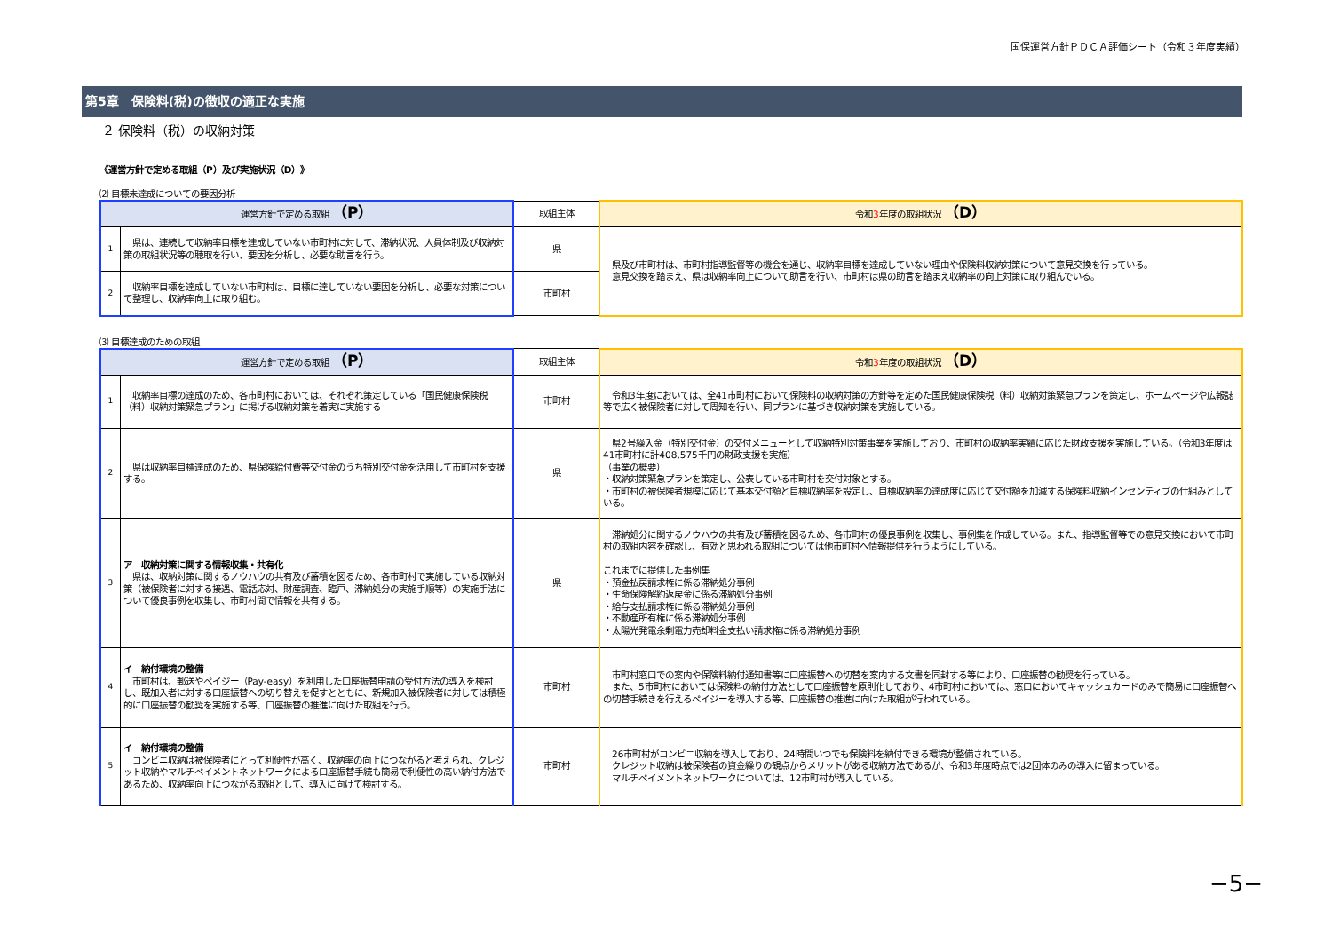国保運営方針ＰＤＣＡ評価シート（令和３年度実績）
第5章　保険料(税)の徴収の適正な実施
２ 保険料（税）の収納対策
《運営方針で定める取組（P）及び実施状況（D）》
⑵ 目標未達成についての要因分析
| 運営方針で定める取組 （P） | | 取組主体 | 令和 3 年度の取組状況 （D） |
| --- | --- | --- | --- |
| 1 | 県は、連続して収納率目標を達成していない市町村に対して、滞納状況、人員体制及び収納対策の取組状況等の聴取を行い、要因を分析し、必要な助言を行う。 | 県 | 県及び市町村は、市町村指導監督等の機会を通じ、収納率目標を達成していない理由や保険料収納対策について意見交換を行っている。 意見交換を踏まえ、県は収納率向上について助言を行い、市町村は県の助言を踏まえ収納率の向上対策に取り組んでいる。 |
| 2 | 収納率目標を達成していない市町村は、目標に達していない要因を分析し、必要な対策について整理し、収納率向上に取り組む。 | 市町村 | |
⑶ 目標達成のための取組
| 運営方針で定める取組 （P） | | 取組主体 | 令和 3 年度の取組状況 （D） |
| --- | --- | --- | --- |
| 1 | 収納率目標の達成のため、各市町村においては、それぞれ策定している「国民健康保険税（料）収納対策緊急プラン」に掲げる収納対策を着実に実施する | 市町村 | 令和3年度においては、全41市町村において保険料の収納対策の方針等を定めた国民健康保険税（料）収納対策緊急プランを策定し、ホームページや広報誌等で広く被保険者に対して周知を行い、同プランに基づき収納対策を実施している。 |
| 2 | 県は収納率目標達成のため、県保険給付費等交付金のうち特別交付金を活用して市町村を支援する。 | 県 | 県2号繰入金（特別交付金）の交付メニューとして収納特別対策事業を実施しており、市町村の収納率実績に応じた財政支援を実施している。（令和3年度は41市町村に計408,575千円の財政支援を実施） （事業の概要） ・収納対策緊急プランを策定し、公表している市町村を交付対象とする。 ・市町村の被保険者規模に応じて基本交付額と目標収納率を設定し、目標収納率の達成度に応じて交付額を加減する保険料収納インセンティブの仕組みとしている。 |
| 3 | ア 収納対策に関する情報収集・共有化 県は、収納対策に関するノウハウの共有及び蓄積を図るため、各市町村で実施している収納対策（被保険者に対する接遇、電話応対、財産調査、臨戸、滞納処分の実施手順等）の実施手法について優良事例を収集し、市町村間で情報を共有する。 | 県 | 滞納処分に関するノウハウの共有及び蓄積を図るため、各市町村の優良事例を収集し、事例集を作成している。また、指導監督等での意見交換において市町村の取組内容を確認し、有効と思われる取組については他市町村へ情報提供を行うようにしている。 これまでに提供した事例集 ・預金払戻請求権に係る滞納処分事例 ・生命保険解約返戻金に係る滞納処分事例 ・給与支払請求権に係る滞納処分事例 ・不動産所有権に係る滞納処分事例 ・太陽光発電余剰電力売却料金支払い請求権に係る滞納処分事例 |
| 4 | イ 納付環境の整備 市町村は、郵送やペイジー（Pay-easy）を利用した口座振替申請の受付方法の導入を検討し、既加入者に対する口座振替への切り替えを促すとともに、新規加入被保険者に対しては積極的に口座振替の勧奨を実施する等、口座振替の推進に向けた取組を行う。 | 市町村 | 市町村窓口での案内や保険料納付通知書等に口座振替への切替を案内する文書を同封する等により、口座振替の勧奨を行っている。 また、5市町村においては保険料の納付方法として口座振替を原則化しており、4市町村においては、窓口においてキャッシュカードのみで簡易に口座振替への切替手続きを行えるペイジーを導入する等、口座振替の推進に向けた取組が行われている。 |
| 5 | イ 納付環境の整備 コンビニ収納は被保険者にとって利便性が高く、収納率の向上につながると考えられ、クレジット収納やマルチペイメントネットワークによる口座振替手続も簡易で利便性の高い納付方法であるため、収納率向上につながる取組として、導入に向けて検討する。 | 市町村 | 26市町村がコンビニ収納を導入しており、24時間いつでも保険料を納付できる環境が整備されている。 クレジット収納は被保険者の資金繰りの観点からメリットがある収納方法であるが、令和3年度時点では2団体のみの導入に留まっている。 マルチペイメントネットワークについては、12市町村が導入している。 |
−5−